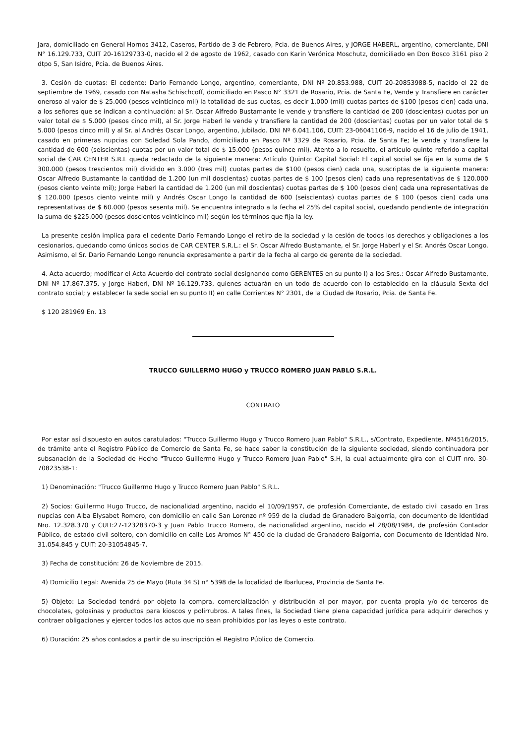Jara, domiciliado en General Hornos 3412, Caseros, Partido de 3 de Febrero, Pcia. de Buenos Aires, y JORGE HABERL, argentino, comerciante, DNI N° 16.129.733, CUIT 20-16129733-0, nacido el 2 de agosto de 1962, casado con Karin Verónica Moschutz, domiciliado en Don Bosco 3161 piso 2 dtpo 5, San Isidro, Pcia. de Buenos Aires.
3. Cesión de cuotas: El cedente: Darío Fernando Longo, argentino, comerciante, DNI Nº 20.853.988, CUIT 20-20853988-5, nacido el 22 de septiembre de 1969, casado con Natasha Schischcoff, domiciliado en Pasco N° 3321 de Rosario, Pcia. de Santa Fe, Vende y Transfiere en carácter oneroso al valor de $ 25.000 (pesos veinticinco mil) la totalidad de sus cuotas, es decir 1.000 (mil) cuotas partes de $100 (pesos cien) cada una, a los señores que se indican a continuación: al Sr. Oscar Alfredo Bustamante le vende y transfiere la cantidad de 200 (doscientas) cuotas por un valor total de $ 5.000 (pesos cinco mil), al Sr. Jorge Haberl le vende y transfiere la cantidad de 200 (doscientas) cuotas por un valor total de $ 5.000 (pesos cinco mil) y al Sr. al Andrés Oscar Longo, argentino, jubilado. DNI Nº 6.041.106, CUIT: 23-06041106-9, nacido el 16 de julio de 1941, casado en primeras nupcias con Soledad Sola Pando, domiciliado en Pasco Nº 3329 de Rosario, Pcia. de Santa Fe; le vende y transfiere la cantidad de 600 (seiscientas) cuotas por un valor total de $ 15.000 (pesos quince mil). Atento a lo resuelto, el artículo quinto referido a capital social de CAR CENTER S.R.L queda redactado de la siguiente manera: Artículo Quinto: Capital Social: El capital social se fija en la suma de $ 300.000 (pesos trescientos mil) dividido en 3.000 (tres mil) cuotas partes de $100 (pesos cien) cada una, suscriptas de la siguiente manera: Oscar Alfredo Bustamante la cantidad de 1.200 (un mil doscientas) cuotas partes de $ 100 (pesos cien) cada una representativas de $ 120.000 (pesos ciento veinte mil); Jorge Haberl la cantidad de 1.200 (un mil doscientas) cuotas partes de $ 100 (pesos cien) cada una representativas de $ 120.000 (pesos ciento veinte mil) y Andrés Oscar Longo la cantidad de 600 (seiscientas) cuotas partes de $ 100 (pesos cien) cada una representativas de $ 60.000 (pesos sesenta mil). Se encuentra integrado a la fecha el 25% del capital social, quedando pendiente de integración la suma de $225.000 (pesos doscientos veinticinco mil) según los términos que fija la ley.
La presente cesión implica para el cedente Darío Fernando Longo el retiro de la sociedad y la cesión de todos los derechos y obligaciones a los cesionarios, quedando como únicos socios de CAR CENTER S.R.L.: el Sr. Oscar Alfredo Bustamante, el Sr. Jorge Haberl y el Sr. Andrés Oscar Longo. Asimismo, el Sr. Darío Fernando Longo renuncia expresamente a partir de la fecha al cargo de gerente de la sociedad.
4. Acta acuerdo; modificar el Acta Acuerdo del contrato social designando como GERENTES en su punto I) a los Sres.: Oscar Alfredo Bustamante, DNI Nº 17.867.375, y Jorge Haberl, DNI Nº 16.129.733, quienes actuarán en un todo de acuerdo con lo establecido en la cláusula Sexta del contrato social; y establecer la sede social en su punto II) en calle Corrientes N° 2301, de la Ciudad de Rosario, Pcia. de Santa Fe.
$ 120 281969 En. 13
TRUCCO GUILLERMO HUGO y TRUCCO ROMERO JUAN PABLO S.R.L.
CONTRATO
Por estar así dispuesto en autos caratulados: "Trucco Guillermo Hugo y Trucco Romero Juan Pablo" S.R.L., s/Contrato, Expediente. Nº4516/2015, de trámite ante el Registro Público de Comercio de Santa Fe, se hace saber la constitución de la siguiente sociedad, siendo continuadora por subsanación de la Sociedad de Hecho "Trucco Guillermo Hugo y Trucco Romero Juan Pablo" S.H, la cual actualmente gira con el CUIT nro. 30-70823538-1:
1) Denominación: "Trucco Guillermo Hugo y Trucco Romero Juan Pablo" S.R.L.
2) Socios: Guillermo Hugo Trucco, de nacionalidad argentino, nacido el 10/09/1957, de profesión Comerciante, de estado civil casado en 1ras nupcias con Alba Elysabet Romero, con domicilio en calle San Lorenzo nº 959 de la ciudad de Granadero Baigorria, con documento de Identidad Nro. 12.328.370 y CUIT:27-12328370-3 y Juan Pablo Trucco Romero, de nacionalidad argentino, nacido el 28/08/1984, de profesión Contador Público, de estado civil soltero, con domicilio en calle Los Aromos N° 450 de la ciudad de Granadero Baigorria, con Documento de Identidad Nro. 31.054.845 y CUIT: 20-31054845-7.
3) Fecha de constitución: 26 de Noviembre de 2015.
4) Domicilio Legal: Avenida 25 de Mayo (Ruta 34 S) n° 5398 de la localidad de Ibarlucea, Provincia de Santa Fe.
5) Objeto: La Sociedad tendrá por objeto la compra, comercialización y distribución al por mayor, por cuenta propia y/o de terceros de chocolates, golosinas y productos para kioscos y polirrubros. A tales fines, la Sociedad tiene plena capacidad jurídica para adquirir derechos y contraer obligaciones y ejercer todos los actos que no sean prohibidos por las leyes o este contrato.
6) Duración: 25 años contados a partir de su inscripción el Registro Público de Comercio.